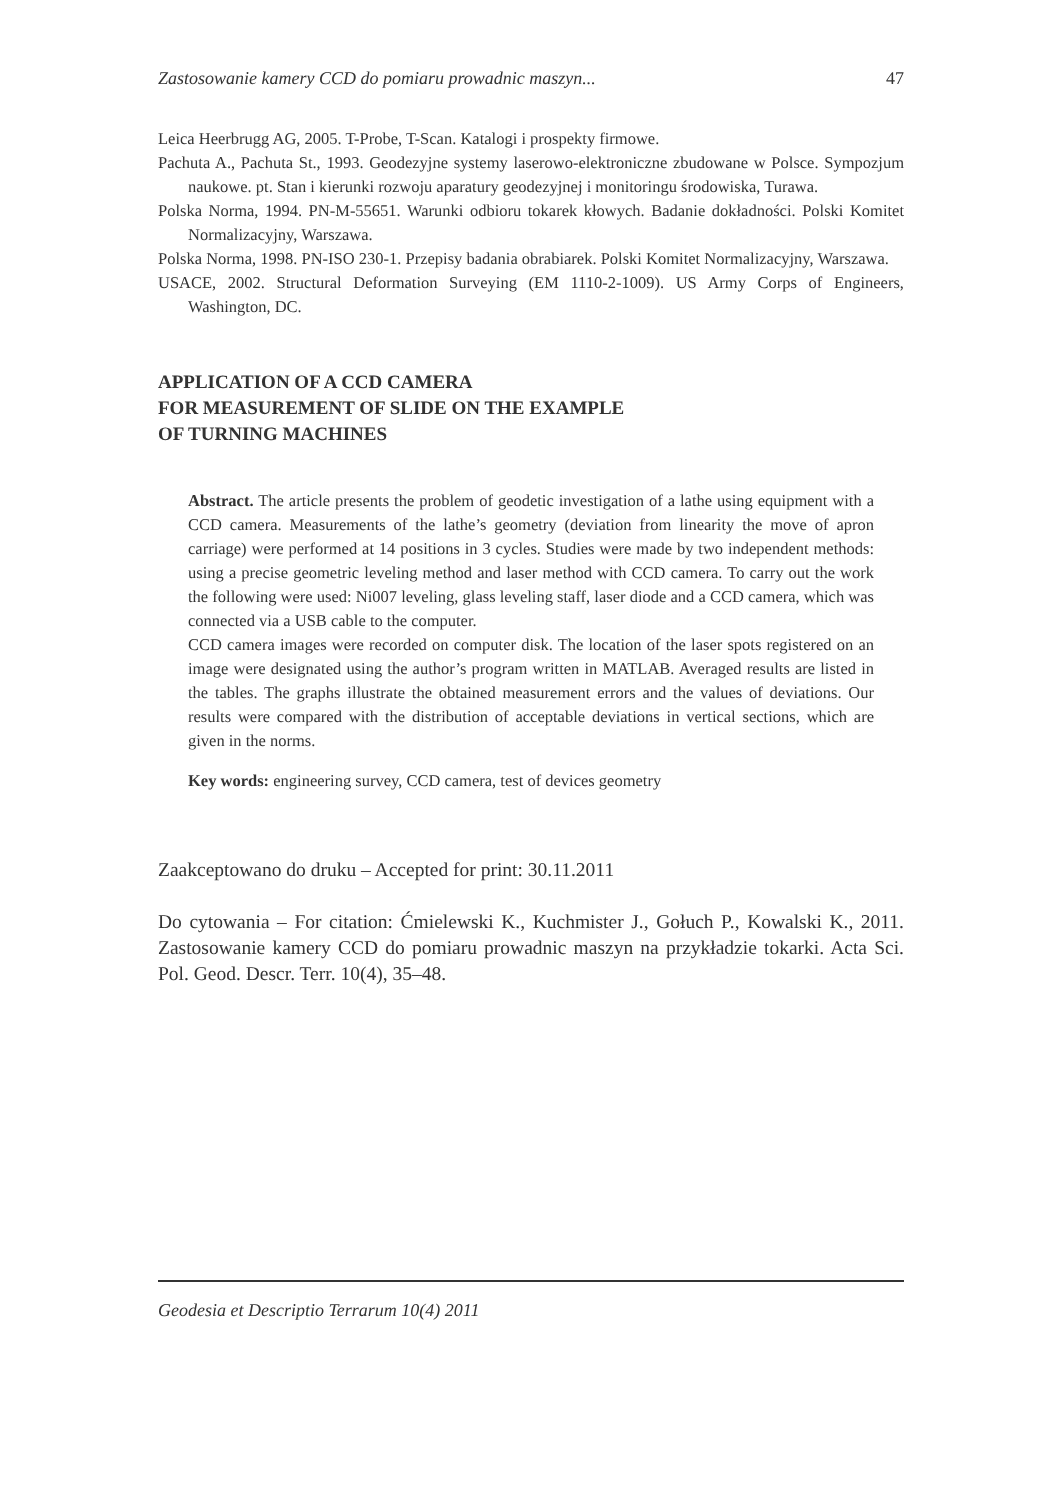Zastosowanie kamery CCD do pomiaru prowadnic maszyn... 47
Leica Heerbrugg AG, 2005. T-Probe, T-Scan. Katalogi i prospekty firmowe.
Pachuta A., Pachuta St., 1993. Geodezyjne systemy laserowo-elektroniczne zbudowane w Polsce. Sympozjum naukowe. pt. Stan i kierunki rozwoju aparatury geodezyjnej i monitoringu środowiska, Turawa.
Polska Norma, 1994. PN-M-55651. Warunki odbioru tokarek kłowych. Badanie dokładności. Polski Komitet Normalizacyjny, Warszawa.
Polska Norma, 1998. PN-ISO 230-1. Przepisy badania obrabiarek. Polski Komitet Normalizacyjny, Warszawa.
USACE, 2002. Structural Deformation Surveying (EM 1110-2-1009). US Army Corps of Engineers, Washington, DC.
APPLICATION OF A CCD CAMERA
FOR MEASUREMENT OF SLIDE ON THE EXAMPLE
OF TURNING MACHINES
Abstract. The article presents the problem of geodetic investigation of a lathe using equipment with a CCD camera. Measurements of the lathe’s geometry (deviation from linearity the move of apron carriage) were performed at 14 positions in 3 cycles. Studies were made by two independent methods: using a precise geometric leveling method and laser method with CCD camera. To carry out the work the following were used: Ni007 leveling, glass leveling staff, laser diode and a CCD camera, which was connected via a USB cable to the computer.
CCD camera images were recorded on computer disk. The location of the laser spots registered on an image were designated using the author’s program written in MATLAB. Averaged results are listed in the tables. The graphs illustrate the obtained measurement errors and the values of deviations. Our results were compared with the distribution of acceptable deviations in vertical sections, which are given in the norms.
Key words: engineering survey, CCD camera, test of devices geometry
Zaakceptowano do druku – Accepted for print: 30.11.2011
Do cytowania – For citation: Ćmielewski K., Kuchmister J., Gołuch P., Kowalski K., 2011. Zastosowanie kamery CCD do pomiaru prowadnic maszyn na przykładzie tokarki. Acta Sci. Pol. Geod. Descr. Terr. 10(4), 35–48.
Geodesia et Descriptio Terrarum 10(4) 2011